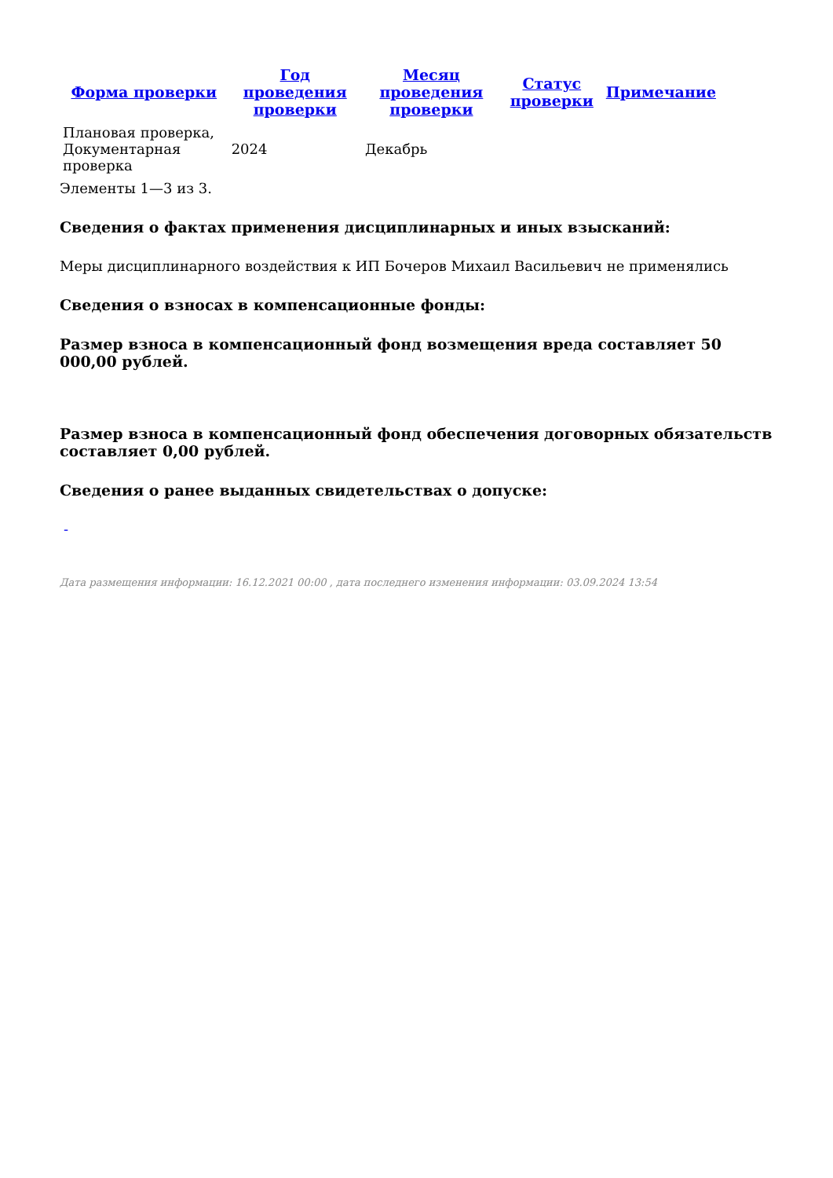| Форма проверки | Год проведения проверки | Месяц проведения проверки | Статус проверки | Примечание |
| --- | --- | --- | --- | --- |
| Плановая проверка, Документарная проверка | 2024 | Декабрь | | |
Элементы 1—3 из 3.
Сведения о фактах применения дисциплинарных и иных взысканий:
Меры дисциплинарного воздействия к ИП Бочеров Михаил Васильевич не применялись
Сведения о взносах в компенсационные фонды:
Размер взноса в компенсационный фонд возмещения вреда составляет 50 000,00 рублей.
Размер взноса в компенсационный фонд обеспечения договорных обязательств составляет 0,00 рублей.
Сведения о ранее выданных свидетельствах о допуске:
-
Дата размещения информации: 16.12.2021 00:00 , дата последнего изменения информации: 03.09.2024 13:54